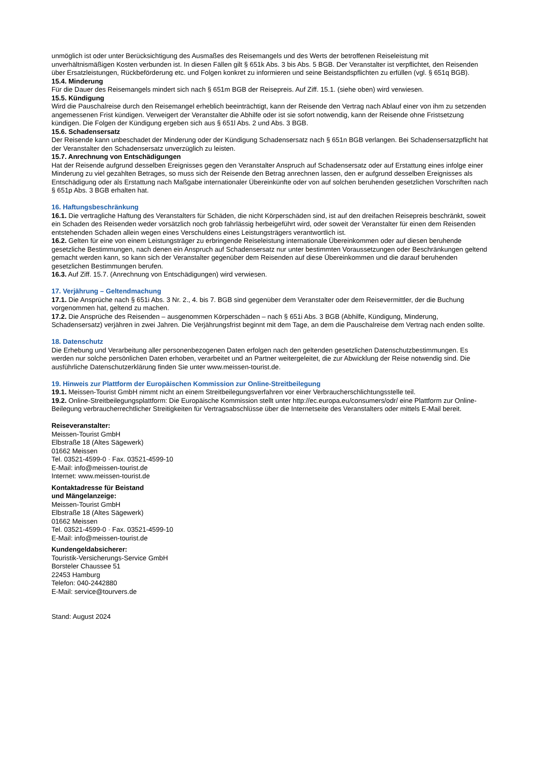unmöglich ist oder unter Berücksichtigung des Ausmaßes des Reisemangels und des Werts der betroffenen Reiseleistung mit unverhältnismäßigen Kosten verbunden ist. In diesen Fällen gilt § 651k Abs. 3 bis Abs. 5 BGB. Der Veranstalter ist verpflichtet, den Reisenden über Ersatzleistungen, Rückbeförderung etc. und Folgen konkret zu informieren und seine Beistandspflichten zu erfüllen (vgl. § 651q BGB).
15.4. Minderung
Für die Dauer des Reisemangels mindert sich nach § 651m BGB der Reisepreis. Auf Ziff. 15.1. (siehe oben) wird verwiesen.
15.5. Kündigung
Wird die Pauschalreise durch den Reisemangel erheblich beeinträchtigt, kann der Reisende den Vertrag nach Ablauf einer von ihm zu setzenden angemessenen Frist kündigen. Verweigert der Veranstalter die Abhilfe oder ist sie sofort notwendig, kann der Reisende ohne Fristsetzung kündigen. Die Folgen der Kündigung ergeben sich aus § 651l Abs. 2 und Abs. 3 BGB.
15.6. Schadensersatz
Der Reisende kann unbeschadet der Minderung oder der Kündigung Schadensersatz nach § 651n BGB verlangen. Bei Schadensersatzpflicht hat der Veranstalter den Schadensersatz unverzüglich zu leisten.
15.7. Anrechnung von Entschädigungen
Hat der Reisende aufgrund desselben Ereignisses gegen den Veranstalter Anspruch auf Schadensersatz oder auf Erstattung eines infolge einer Minderung zu viel gezahlten Betrages, so muss sich der Reisende den Betrag anrechnen lassen, den er aufgrund desselben Ereignisses als Entschädigung oder als Erstattung nach Maßgabe internationaler Übereinkünfte oder von auf solchen beruhenden gesetzlichen Vorschriften nach § 651p Abs. 3 BGB erhalten hat.
16. Haftungsbeschränkung
16.1. Die vertragliche Haftung des Veranstalters für Schäden, die nicht Körperschäden sind, ist auf den dreifachen Reisepreis beschränkt, soweit ein Schaden des Reisenden weder vorsätzlich noch grob fahrlässig herbeigeführt wird, oder soweit der Veranstalter für einen dem Reisenden entstehenden Schaden allein wegen eines Verschuldens eines Leistungsträgers verantwortlich ist.
16.2. Gelten für eine von einem Leistungsträger zu erbringende Reiseleistung internationale Übereinkommen oder auf diesen beruhende gesetzliche Bestimmungen, nach denen ein Anspruch auf Schadensersatz nur unter bestimmten Voraussetzungen oder Beschränkungen geltend gemacht werden kann, so kann sich der Veranstalter gegenüber dem Reisenden auf diese Übereinkommen und die darauf beruhenden gesetzlichen Bestimmungen berufen.
16.3. Auf Ziff. 15.7. (Anrechnung von Entschädigungen) wird verwiesen.
17. Verjährung – Geltendmachung
17.1. Die Ansprüche nach § 651i Abs. 3 Nr. 2., 4. bis 7. BGB sind gegenüber dem Veranstalter oder dem Reisevermittler, der die Buchung vorgenommen hat, geltend zu machen.
17.2. Die Ansprüche des Reisenden – ausgenommen Körperschäden – nach § 651i Abs. 3 BGB (Abhilfe, Kündigung, Minderung, Schadensersatz) verjähren in zwei Jahren. Die Verjährungsfrist beginnt mit dem Tage, an dem die Pauschalreise dem Vertrag nach enden sollte.
18. Datenschutz
Die Erhebung und Verarbeitung aller personenbezogenen Daten erfolgen nach den geltenden gesetzlichen Datenschutzbestimmungen. Es werden nur solche persönlichen Daten erhoben, verarbeitet und an Partner weitergeleitet, die zur Abwicklung der Reise notwendig sind. Die ausführliche Datenschutzerklärung finden Sie unter www.meissen-tourist.de.
19. Hinweis zur Plattform der Europäischen Kommission zur Online-Streitbeilegung
19.1. Meissen-Tourist GmbH nimmt nicht an einem Streitbeilegungsverfahren vor einer Verbraucherschlichtungsstelle teil.
19.2. Online-Streitbeilegungsplattform: Die Europäische Kommission stellt unter http://ec.europa.eu/consumers/odr/ eine Plattform zur Online-Beilegung verbraucherrechtlicher Streitigkeiten für Vertragsabschlüsse über die Internetseite des Veranstalters oder mittels E-Mail bereit.
Reiseveranstalter:
Meissen-Tourist GmbH
Elbstraße 18 (Altes Sägewerk)
01662 Meissen
Tel. 03521-4599-0 · Fax. 03521-4599-10
E-Mail: info@meissen-tourist.de
Internet: www.meissen-tourist.de
Kontaktadresse für Beistand
und Mängelanzeige:
Meissen-Tourist GmbH
Elbstraße 18 (Altes Sägewerk)
01662 Meissen
Tel. 03521-4599-0 · Fax. 03521-4599-10
E-Mail: info@meissen-tourist.de
Kundengeldabsicherer:
Touristik-Versicherungs-Service GmbH
Borsteler Chaussee 51
22453 Hamburg
Telefon: 040-2442880
E-Mail: service@tourvers.de
Stand: August 2024